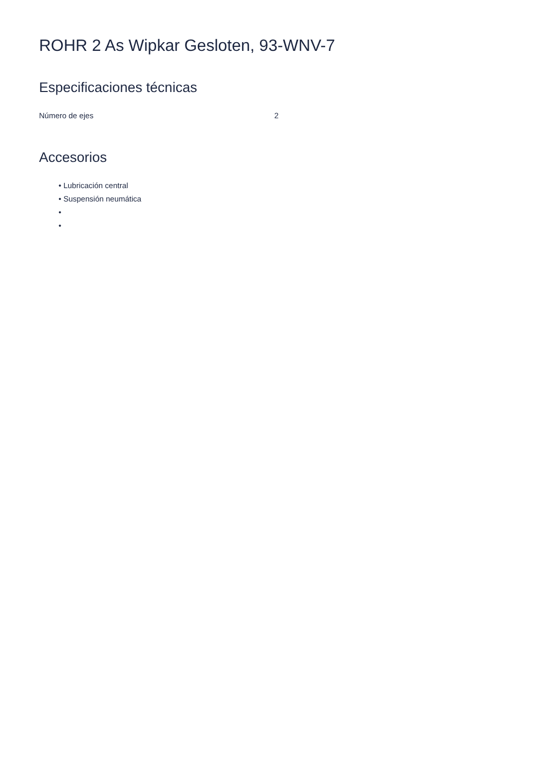ROHR 2 As Wipkar Gesloten, 93-WNV-7
Especificaciones técnicas
| Número de ejes | 2 |
Accesorios
• Lubricación central
• Suspensión neumática
•
•